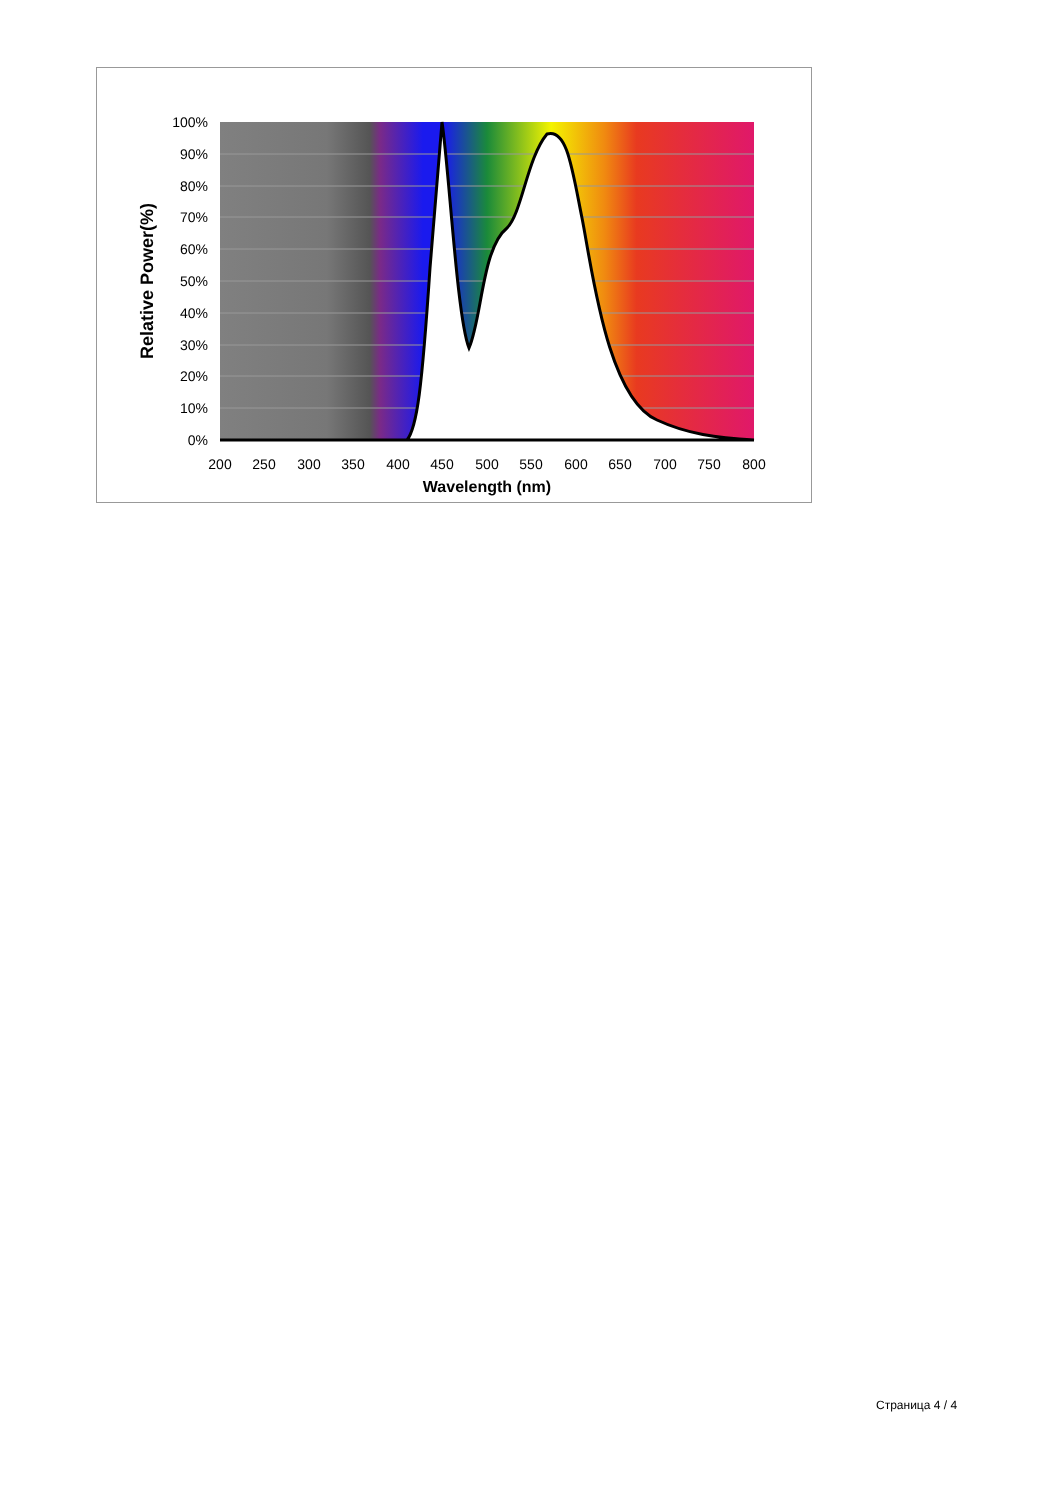100%
90%
80%
70%
60%
50%
40%
30%
20%
10%
0%
200
250
300
350
400
450
500
550
600
650
700
750
800
Wavelength (nm)
Relative Power(%)
Страница 4 / 4